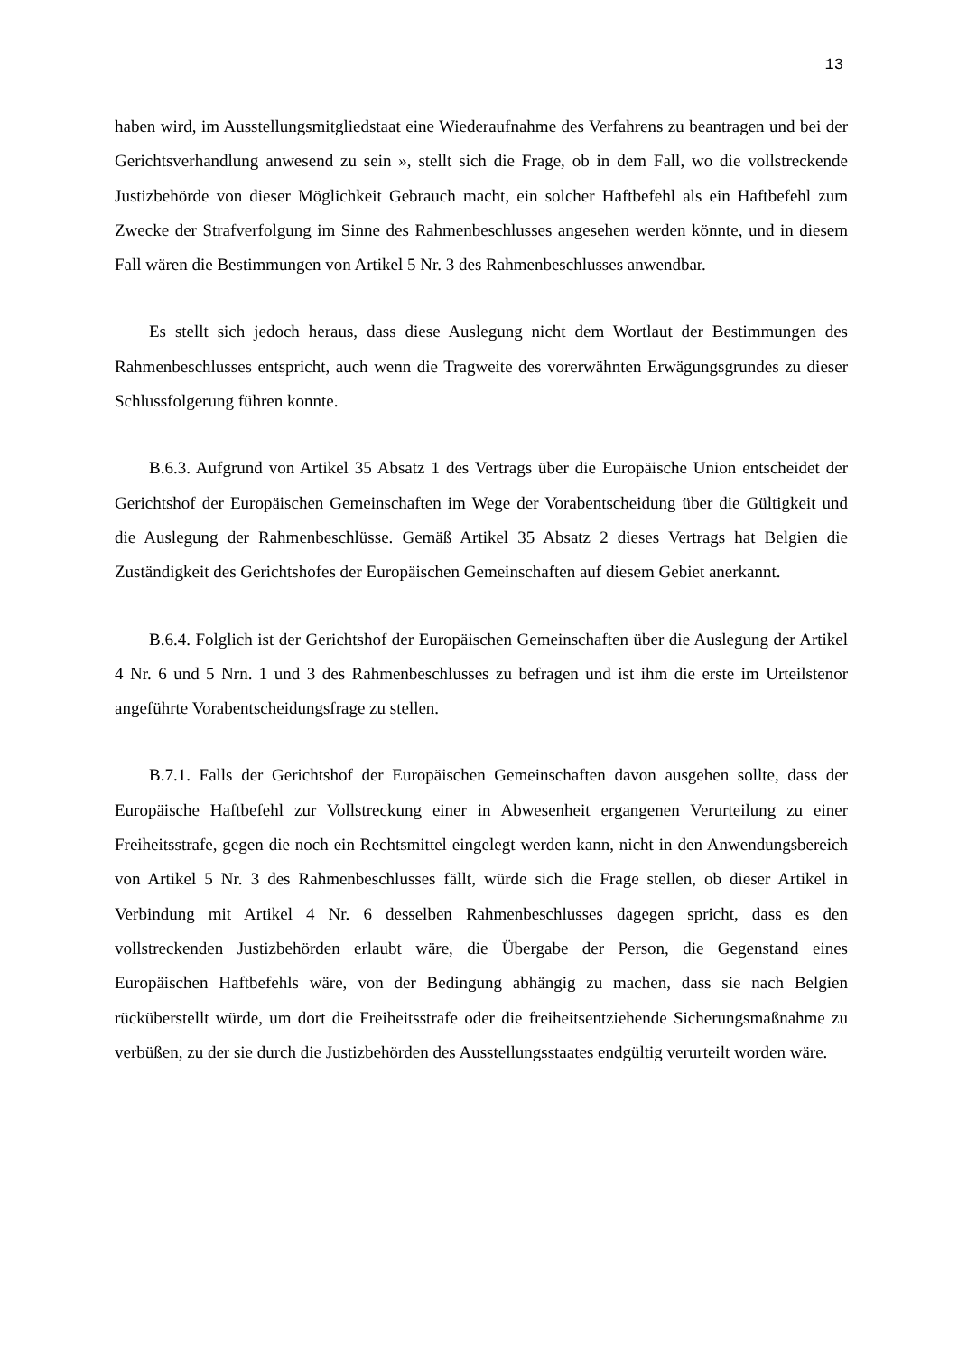13
haben wird, im Ausstellungsmitgliedstaat eine Wiederaufnahme des Verfahrens zu beantragen und bei der Gerichtsverhandlung anwesend zu sein », stellt sich die Frage, ob in dem Fall, wo die vollstreckende Justizbehörde von dieser Möglichkeit Gebrauch macht, ein solcher Haftbefehl als ein Haftbefehl zum Zwecke der Strafverfolgung im Sinne des Rahmenbeschlusses angesehen werden könnte, und in diesem Fall wären die Bestimmungen von Artikel 5 Nr. 3 des Rahmenbeschlusses anwendbar.
Es stellt sich jedoch heraus, dass diese Auslegung nicht dem Wortlaut der Bestimmungen des Rahmenbeschlusses entspricht, auch wenn die Tragweite des vorerwähnten Erwägungsgrundes zu dieser Schlussfolgerung führen konnte.
B.6.3. Aufgrund von Artikel 35 Absatz 1 des Vertrags über die Europäische Union entscheidet der Gerichtshof der Europäischen Gemeinschaften im Wege der Vorabentscheidung über die Gültigkeit und die Auslegung der Rahmenbeschlüsse. Gemäß Artikel 35 Absatz 2 dieses Vertrags hat Belgien die Zuständigkeit des Gerichtshofes der Europäischen Gemeinschaften auf diesem Gebiet anerkannt.
B.6.4. Folglich ist der Gerichtshof der Europäischen Gemeinschaften über die Auslegung der Artikel 4 Nr. 6 und 5 Nrn. 1 und 3 des Rahmenbeschlusses zu befragen und ist ihm die erste im Urteilstenor angeführte Vorabentscheidungsfrage zu stellen.
B.7.1. Falls der Gerichtshof der Europäischen Gemeinschaften davon ausgehen sollte, dass der Europäische Haftbefehl zur Vollstreckung einer in Abwesenheit ergangenen Verurteilung zu einer Freiheitsstrafe, gegen die noch ein Rechtsmittel eingelegt werden kann, nicht in den Anwendungsbereich von Artikel 5 Nr. 3 des Rahmenbeschlusses fällt, würde sich die Frage stellen, ob dieser Artikel in Verbindung mit Artikel 4 Nr. 6 desselben Rahmenbeschlusses dagegen spricht, dass es den vollstreckenden Justizbehörden erlaubt wäre, die Übergabe der Person, die Gegenstand eines Europäischen Haftbefehls wäre, von der Bedingung abhängig zu machen, dass sie nach Belgien rücküberstellt würde, um dort die Freiheitsstrafe oder die freiheitsentziehende Sicherungsmaßnahme zu verbüßen, zu der sie durch die Justizbehörden des Ausstellungsstaates endgültig verurteilt worden wäre.